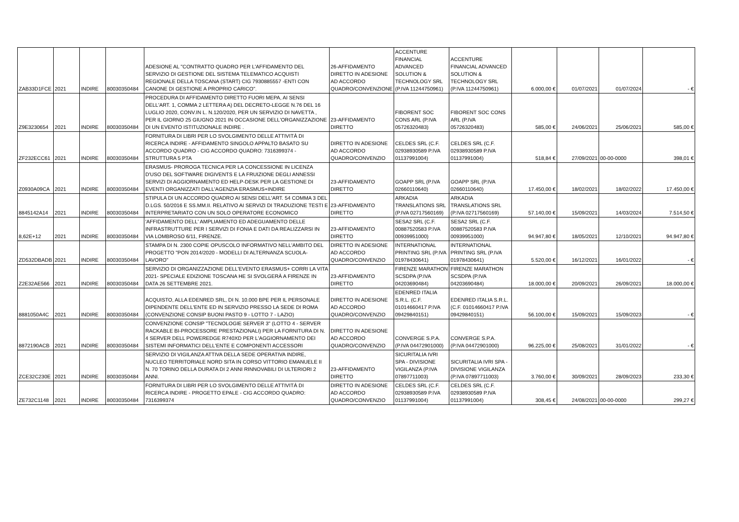| ZAB33D1FCE | 2021 | INDIRE | 80030350484 | ADESIONE AL "CONTRATTO QUADRO PER L'AFFIDAMENTO DEL SERVIZIO DI GESTIONE DEL SISTEMA TELEMATICO ACQUISTI REGIONALE DELLA TOSCANA (START) CIG 7930885557 -ENTI CON CANONE DI GESTIONE A PROPRIO CARICO". | 26-AFFIDAMENTO DIRETTO IN ADESIONE AD ACCORDO QUADRO/CONVENZIONE | ACCENTURE FINANCIAL ADVANCED SOLUTION & TECHNOLOGY SRL (P.IVA 11244750961) | ACCENTURE FINANCIAL ADVANCED SOLUTION & TECHNOLOGY SRL (P.IVA 11244750961) | 6.000,00 € | 01/07/2021 | 01/07/2024 | - € |
| Z9E3230654 | 2021 | INDIRE | 80030350484 | PROCEDURA DI AFFIDAMENTO DIRETTO FUORI MEPA, AI SENSI DELL'ART. 1, COMMA 2 LETTERA A) DEL DECRETO-LEGGE N.76 DEL 16 LUGLIO 2020, CONV.IN L. N.120/2020, PER UN SERVIZIO DI NAVETTA , PER IL GIORNO 25 GIUGNO 2021 IN OCCASIONE DELL'ORGANIZZAZIONE DI UN EVENTO ISTITUZIONALE INDIRE . | 23-AFFIDAMENTO DIRETTO | FIBORENT SOC CONS ARL (P.IVA 05726320483) | FIBORENT SOC CONS ARL (P.IVA 05726320483) | 585,00 € | 24/06/2021 | 25/06/2021 | 585,00 € |
| ZF232ECC61 | 2021 | INDIRE | 80030350484 | FORNITURA DI LIBRI PER LO SVOLGIMENTO DELLE ATTIVITÀ DI RICERCA INDIRE - AFFIDAMENTO SINGOLO APPALTO BASATO SU ACCORDO QUADRO - CIG ACCORDO QUADRO: 7316399374 - STRUTTURA 5 PTA | DIRETTO IN ADESIONE AD ACCORDO QUADRO/CONVENZIO | CELDES SRL (C.F. 02938930589 P.IVA 01137991004) | CELDES SRL (C.F. 02938930589 P.IVA 01137991004) | 518,84 € | 27/09/2021 | 00-00-0000 | 398,01 € |
| Z0930A09CA | 2021 | INDIRE | 80030350484 | ERASMUS- PROROGA TECNICA PER LA CONCESSIONE IN LICENZA D'USO DEL SOFTWARE DIGIVENTS E LA FRUIZIONE DEGLI ANNESSI SERVIZI DI AGGIORNAMENTO ED HELP-DESK PER LA GESTIONE DI EVENTI ORGANIZZATI DALL'AGENZIA ERASMUS+INDIRE | 23-AFFIDAMENTO DIRETTO | GOAPP SRL (P.IVA 02660110640) | GOAPP SRL (P.IVA 02660110640) | 17.450,00 € | 18/02/2021 | 18/02/2022 | 17.450,00 € |
| 8845142A14 | 2021 | INDIRE | 80030350484 | STIPULA DI UN ACCORDO QUADRO AI SENSI DELL'ART. 54 COMMA 3 DEL D.LGS. 50/2016 E SS.MM.II. RELATIVO AI SERVIZI DI TRADUZIONE TESTI E INTERPRETARIATO CON UN SOLO OPERATORE ECONOMICO | 23-AFFIDAMENTO DIRETTO | ARKADIA TRANSLATIONS SRL (P.IVA 02717560169) | ARKADIA TRANSLATIONS SRL (P.IVA 02717560169) | 57.140,00 € | 15/09/2021 | 14/03/2024 | 7.514,50 € |
| 8,62E+12 | 2021 | INDIRE | 80030350484 | 'AFFIDAMENTO DELL' AMPLIAMENTO ED ADEGUAMENTO DELLE INFRASTRUTTURE PER I SERVIZI DI FONIA E DATI DA REALIZZARSI IN VIA LOMBROSO 6/11, FIRENZE. | 23-AFFIDAMENTO DIRETTO | SESA2 SRL (C.F. 00887520583 P.IVA 00939951000) | SESA2 SRL (C.F. 00887520583 P.IVA 00939951000) | 94.947,80 € | 18/05/2021 | 12/10/2021 | 94.947,80 € |
| ZD532DBADB | 2021 | INDIRE | 80030350484 | STAMPA DI N. 2300 COPIE OPUSCOLO INFORMATIVO NELL'AMBITO DEL PROGETTO "PON 2014/2020 - MODELLI DI ALTERNANZA SCUOLA-LAVORO" | DIRETTO IN ADESIONE AD ACCORDO QUADRO/CONVENZIO | INTERNATIONAL PRINTING SRL (P.IVA 01978430641) | INTERNATIONAL PRINTING SRL (P.IVA 01978430641) | 5.520,00 € | 16/12/2021 | 16/01/2022 | - € |
| Z2E32AE566 | 2021 | INDIRE | 80030350484 | SERVIZIO DI ORGANIZZAZIONE DELL'EVENTO ERASMUS+ CORRI LA VITA 2021- SPECIALE EDIZIONE TOSCANA HE SI SVOLGERÀ A FIRENZE IN DATA 26 SETTEMBRE 2021. | 23-AFFIDAMENTO DIRETTO | FIRENZE MARATHON SCSDPA (P.IVA 04203690484) | FIRENZE MARATHON SCSDPA (P.IVA 04203690484) | 18.000,00 € | 20/09/2021 | 26/09/2021 | 18.000,00 € |
| 8881050A4C | 2021 | INDIRE | 80030350484 | ACQUISTO, ALLA EDENRED SRL, DI N. 10.000 BPE PER IL PERSONALE DIPENDENTE DELL'ENTE ED IN SERVIZIO PRESSO LA SEDE DI ROMA (CONVENZIONE CONSIP BUONI PASTO 9 - LOTTO 7 - LAZIO) | DIRETTO IN ADESIONE AD ACCORDO QUADRO/CONVENZIO | EDENRED ITALIA S.R.L. (C.F. 01014660417 P.IVA 09429840151) | EDENRED ITALIA S.R.L. (C.F. 01014660417 P.IVA 09429840151) | 56.100,00 € | 15/09/2021 | 15/09/2023 | - € |
| 8872190ACB | 2021 | INDIRE | 80030350484 | CONVENZIONE CONSIP "TECNOLOGIE SERVER 3" (LOTTO 4 - SERVER RACKABLE BI-PROCESSORE PRESTAZIONALI) PER LA FORNITURA DI N. 4 SERVER DELL POWEREDGE R740XD PER L'AGGIORNAMENTO DEI SISTEMI INFORMATICI DELL'ENTE E COMPONENTI ACCESSORI | DIRETTO IN ADESIONE AD ACCORDO QUADRO/CONVENZIO | CONVERGE S.P.A. (P.IVA 04472901000) | CONVERGE S.P.A. (P.IVA 04472901000) | 96.225,00 € | 25/08/2021 | 31/01/2022 | - € |
| ZCE32C230E | 2021 | INDIRE | 80030350484 | SERVIZIO DI VIGILANZA ATTIVA DELLA SEDE OPERATIVA INDIRE, NUCLEO TERRITORIALE NORD SITA IN CORSO VITTORIO EMANUELE II N. 70 TORINO DELLA DURATA DI 2 ANNI RINNOVABILI DI ULTERIORI 2 ANNI. | 23-AFFIDAMENTO DIRETTO | SICURITALIA IVRI SPA - DIVISIONE VIGILANZA (P.IVA 07897711003) | SICURITALIA IVRI SPA - DIVISIONE VIGILANZA (P.IVA 07897711003) | 3.760,00 € | 30/09/2021 | 28/09/2023 | 233,30 € |
| ZE732C1148 | 2021 | INDIRE | 80030350484 | FORNITURA DI LIBRI PER LO SVOLGIMENTO DELLE ATTIVITÀ DI RICERCA INDIRE - PROGETTO EPALE - CIG ACCORDO QUADRO: 7316399374 | DIRETTO IN ADESIONE AD ACCORDO QUADRO/CONVENZIO | CELDES SRL (C.F. 02938930589 P.IVA 01137991004) | CELDES SRL (C.F. 02938930589 P.IVA 01137991004) | 308,45 € | 24/08/2021 | 00-00-0000 | 299,27 € |